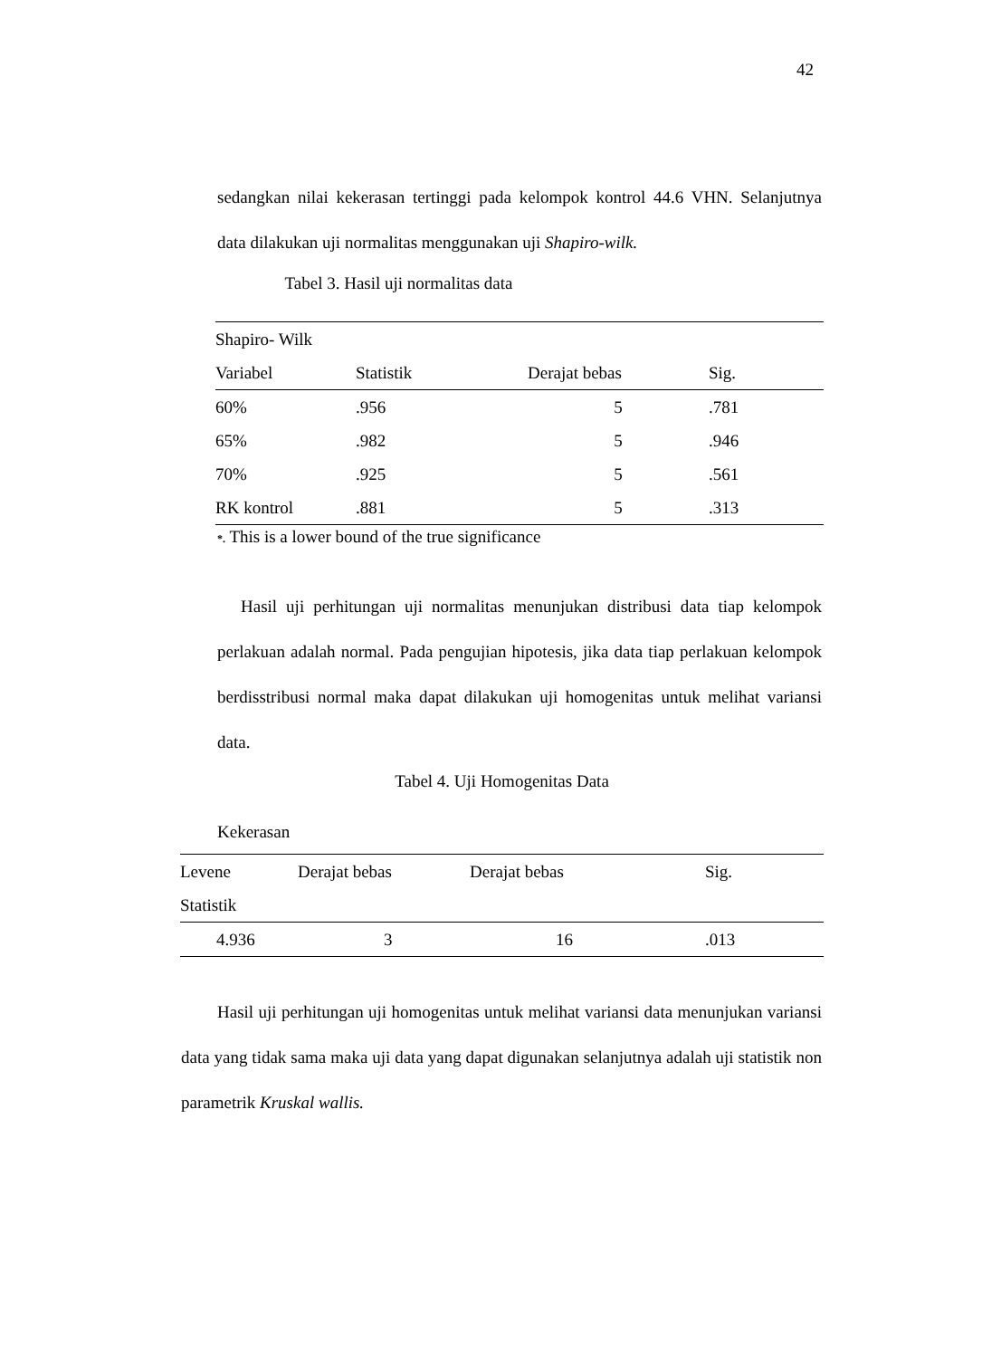42
sedangkan nilai kekerasan tertinggi pada kelompok kontrol 44.6 VHN. Selanjutnya data dilakukan uji normalitas menggunakan uji Shapiro-wilk.
Tabel 3. Hasil uji normalitas data
| Shapiro- Wilk | | | |
| Variabel | Statistik | Derajat bebas | Sig. |
| 60% | .956 | 5 | .781 |
| 65% | .982 | 5 | .946 |
| 70% | .925 | 5 | .561 |
| RK kontrol | .881 | 5 | .313 |
*. This is a lower bound of the true significance
Hasil uji perhitungan uji normalitas menunjukan distribusi data tiap kelompok perlakuan adalah normal. Pada pengujian hipotesis, jika data tiap perlakuan kelompok berdisstribusi normal maka dapat dilakukan uji homogenitas untuk melihat variansi data.
Tabel 4. Uji Homogenitas Data
Kekerasan
| Levene | Derajat bebas | Derajat bebas | Sig. |
| Statistik | | | |
| 4.936 | 3 | 16 | .013 |
Hasil uji perhitungan uji homogenitas untuk melihat variansi data menunjukan variansi data yang tidak sama maka uji data yang dapat digunakan selanjutnya adalah uji statistik non parametrik Kruskal wallis.